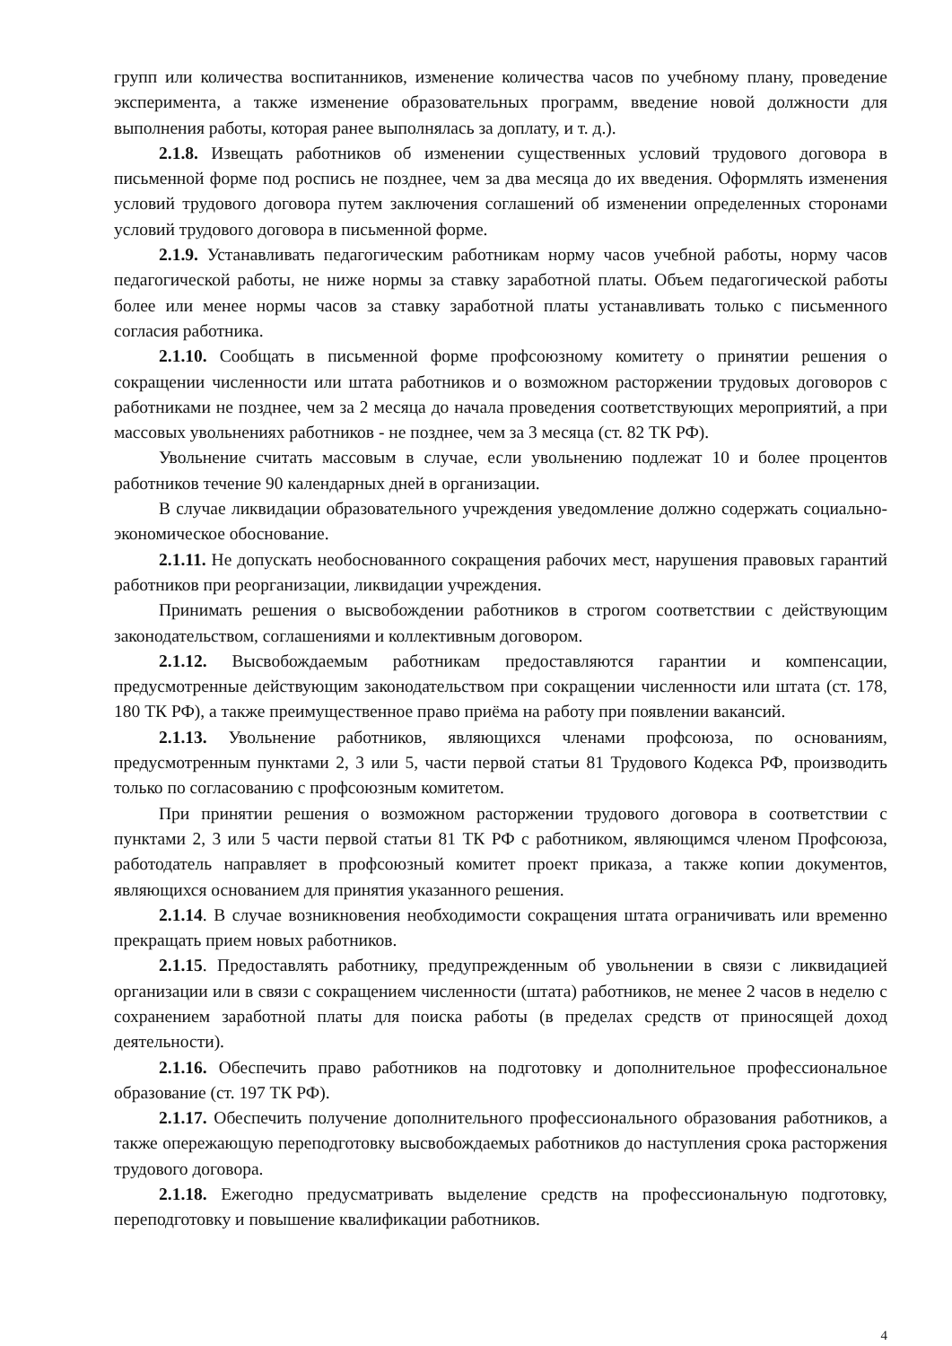групп или количества воспитанников, изменение количества часов по учебному плану, проведение эксперимента, а также изменение образовательных программ, введение новой должности для выполнения работы, которая ранее выполнялась за доплату, и т. д.).
2.1.8. Извещать работников об изменении существенных условий трудового договора в письменной форме под роспись не позднее, чем за два месяца до их введения. Оформлять изменения условий трудового договора путем заключения соглашений об изменении определенных сторонами условий трудового договора в письменной форме.
2.1.9. Устанавливать педагогическим работникам норму часов учебной работы, норму часов педагогической работы, не ниже нормы за ставку заработной платы. Объем педагогической работы более или менее нормы часов за ставку заработной платы устанавливать только с письменного согласия работника.
2.1.10. Сообщать в письменной форме профсоюзному комитету о принятии решения о сокращении численности или штата работников и о возможном расторжении трудовых договоров с работниками не позднее, чем за 2 месяца до начала проведения соответствующих мероприятий, а при массовых увольнениях работников - не позднее, чем за 3 месяца (ст. 82 ТК РФ).
Увольнение считать массовым в случае, если увольнению подлежат 10 и более процентов работников течение 90 календарных дней в организации.
В случае ликвидации образовательного учреждения уведомление должно содержать социально-экономическое обоснование.
2.1.11. Не допускать необоснованного сокращения рабочих мест, нарушения правовых гарантий работников при реорганизации, ликвидации учреждения.
Принимать решения о высвобождении работников в строгом соответствии с действующим законодательством, соглашениями и коллективным договором.
2.1.12. Высвобождаемым работникам предоставляются гарантии и компенсации, предусмотренные действующим законодательством при сокращении численности или штата (ст. 178, 180 ТК РФ), а также преимущественное право приёма на работу при появлении вакансий.
2.1.13. Увольнение работников, являющихся членами профсоюза, по основаниям, предусмотренным пунктами 2, 3 или 5, части первой статьи 81 Трудового Кодекса РФ, производить только по согласованию с профсоюзным комитетом.
При принятии решения о возможном расторжении трудового договора в соответствии с пунктами 2, 3 или 5 части первой статьи 81 ТК РФ с работником, являющимся членом Профсоюза, работодатель направляет в профсоюзный комитет проект приказа, а также копии документов, являющихся основанием для принятия указанного решения.
2.1.14. В случае возникновения необходимости сокращения штата ограничивать или временно прекращать прием новых работников.
2.1.15. Предоставлять работнику, предупрежденным об увольнении в связи с ликвидацией организации или в связи с сокращением численности (штата) работников, не менее 2 часов в неделю с сохранением заработной платы для поиска работы (в пределах средств от приносящей доход деятельности).
2.1.16. Обеспечить право работников на подготовку и дополнительное профессиональное образование (ст. 197 ТК РФ).
2.1.17. Обеспечить получение дополнительного профессионального образования работников, а также опережающую переподготовку высвобождаемых работников до наступления срока расторжения трудового договора.
2.1.18. Ежегодно предусматривать выделение средств на профессиональную подготовку, переподготовку и повышение квалификации работников.
4